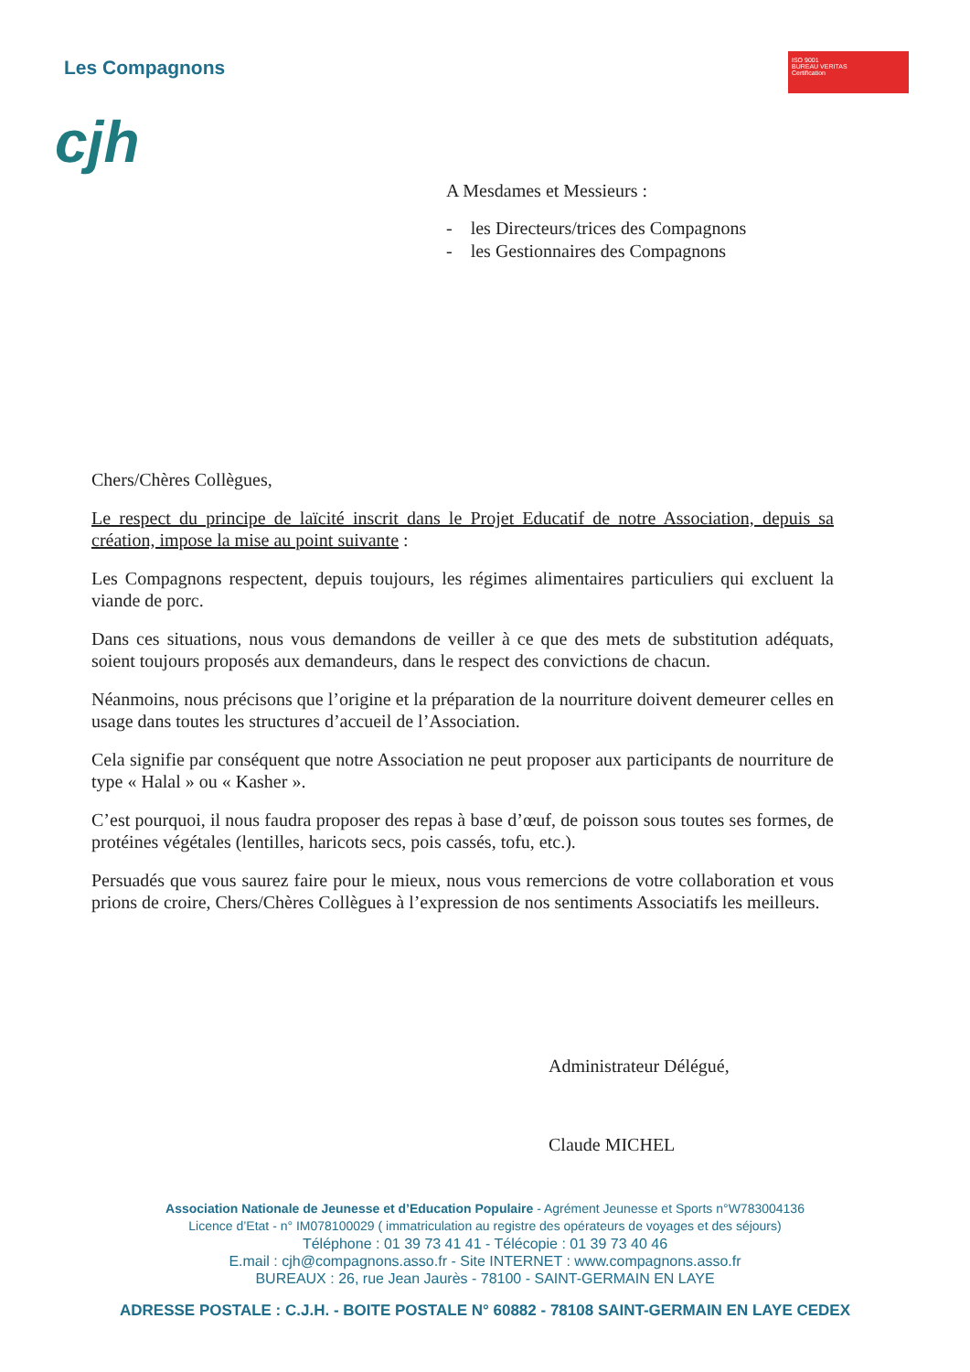Les Compagnons
cjh
ISO 9001
BUREAU VERITAS
Certification
A Mesdames et Messieurs :
- les Directeurs/trices des Compagnons
- les Gestionnaires des Compagnons
Chers/Chères Collègues,
Le respect du principe de laïcité inscrit dans le Projet Educatif de notre Association, depuis sa création, impose la mise au point suivante :
Les Compagnons respectent, depuis toujours, les régimes alimentaires particuliers qui excluent la viande de porc.
Dans ces situations, nous vous demandons de veiller à ce que des mets de substitution adéquats, soient toujours proposés aux demandeurs, dans le respect des convictions de chacun.
Néanmoins, nous précisons que l’origine et la préparation de la nourriture doivent demeurer celles en usage dans toutes les structures d’accueil de l’Association.
Cela signifie par conséquent que notre Association ne peut proposer aux participants de nourriture de type « Halal » ou « Kasher ».
C’est pourquoi, il nous faudra proposer des repas à base d’œuf, de poisson sous toutes ses formes, de protéines végétales (lentilles, haricots secs, pois cassés, tofu, etc.).
Persuadés que vous saurez faire pour le mieux, nous vous remercions de votre collaboration et vous prions de croire, Chers/Chères Collègues à l’expression de nos sentiments Associatifs les meilleurs.
Administrateur Délégué,
Claude MICHEL
Association Nationale de Jeunesse et d’Education Populaire - Agrément Jeunesse et Sports n°W783004136
Licence d’Etat - n° IM078100029 ( immatriculation au registre des opérateurs de voyages et des séjours)
Téléphone : 01 39 73 41 41 - Télécopie : 01 39 73 40 46
E.mail : cjh@compagnons.asso.fr - Site INTERNET : www.compagnons.asso.fr
BUREAUX : 26, rue Jean Jaurès - 78100 - SAINT-GERMAIN EN LAYE
ADRESSE POSTALE : C.J.H. - BOITE POSTALE N° 60882 - 78108 SAINT-GERMAIN EN LAYE CEDEX